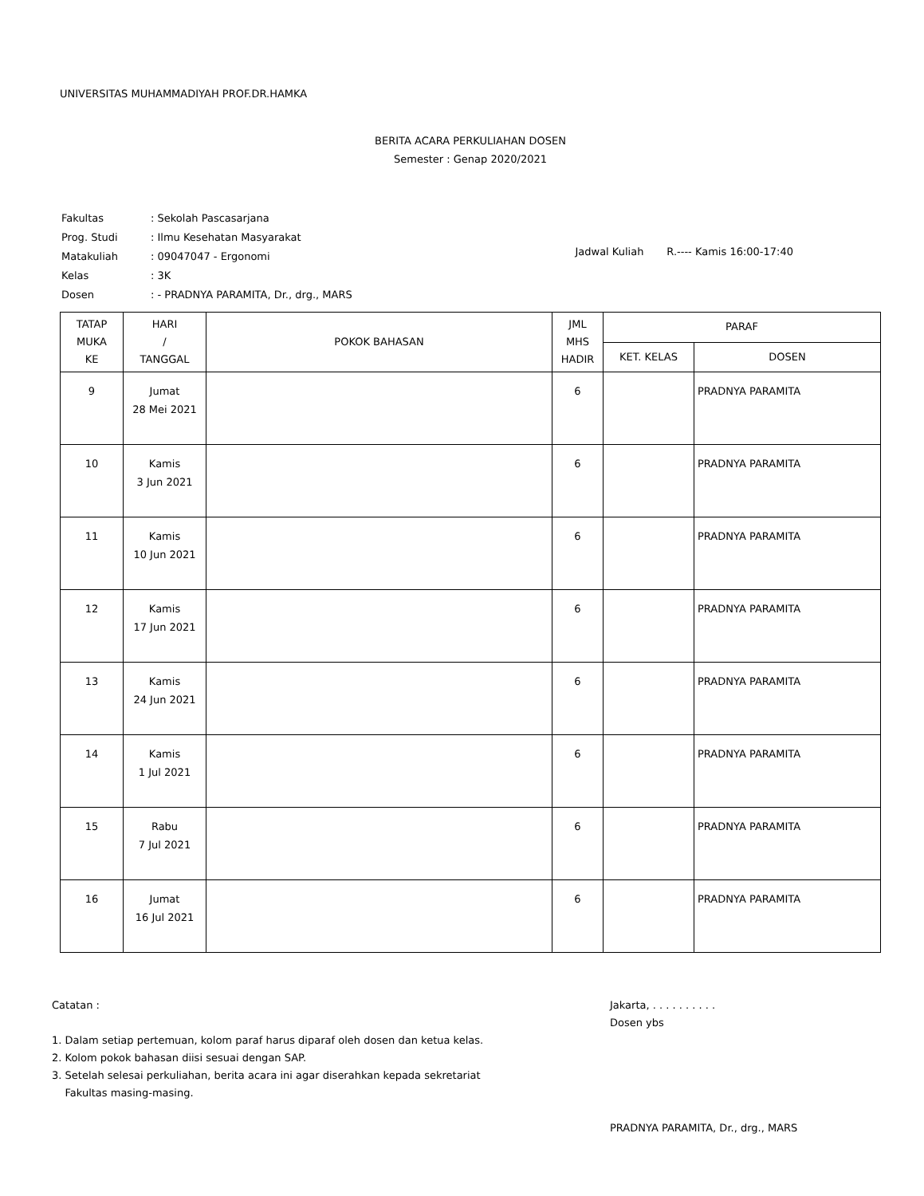UNIVERSITAS MUHAMMADIYAH PROF.DR.HAMKA
BERITA ACARA PERKULIAHAN DOSEN
Semester : Genap 2020/2021
| Fakultas | : Sekolah Pascasarjana |
| Prog. Studi | : Ilmu Kesehatan Masyarakat |
| Matakuliah | : 09047047 - Ergonomi |
| Kelas | : 3K |
| Dosen | : - PRADNYA PARAMITA, Dr., drg., MARS |
Jadwal Kuliah R.---- Kamis 16:00-17:40
| TATAP MUKA KE | HARI / TANGGAL | POKOK BAHASAN | JML MHS HADIR | PARAF | |
| --- | --- | --- | --- | --- | --- |
| | | | | KET. KELAS | DOSEN |
| 9 | Jumat 28 Mei 2021 | | 6 | | PRADNYA PARAMITA |
| 10 | Kamis 3 Jun 2021 | | 6 | | PRADNYA PARAMITA |
| 11 | Kamis 10 Jun 2021 | | 6 | | PRADNYA PARAMITA |
| 12 | Kamis 17 Jun 2021 | | 6 | | PRADNYA PARAMITA |
| 13 | Kamis 24 Jun 2021 | | 6 | | PRADNYA PARAMITA |
| 14 | Kamis 1 Jul 2021 | | 6 | | PRADNYA PARAMITA |
| 15 | Rabu 7 Jul 2021 | | 6 | | PRADNYA PARAMITA |
| 16 | Jumat 16 Jul 2021 | | 6 | | PRADNYA PARAMITA |
Catatan :
1. Dalam setiap pertemuan, kolom paraf harus diparaf oleh dosen dan ketua kelas.
2. Kolom pokok bahasan diisi sesuai dengan SAP.
3. Setelah selesai perkuliahan, berita acara ini agar diserahkan kepada sekretariat
Fakultas masing-masing.
Jakarta, . . . . . . . . . .
Dosen ybs
PRADNYA PARAMITA, Dr., drg., MARS